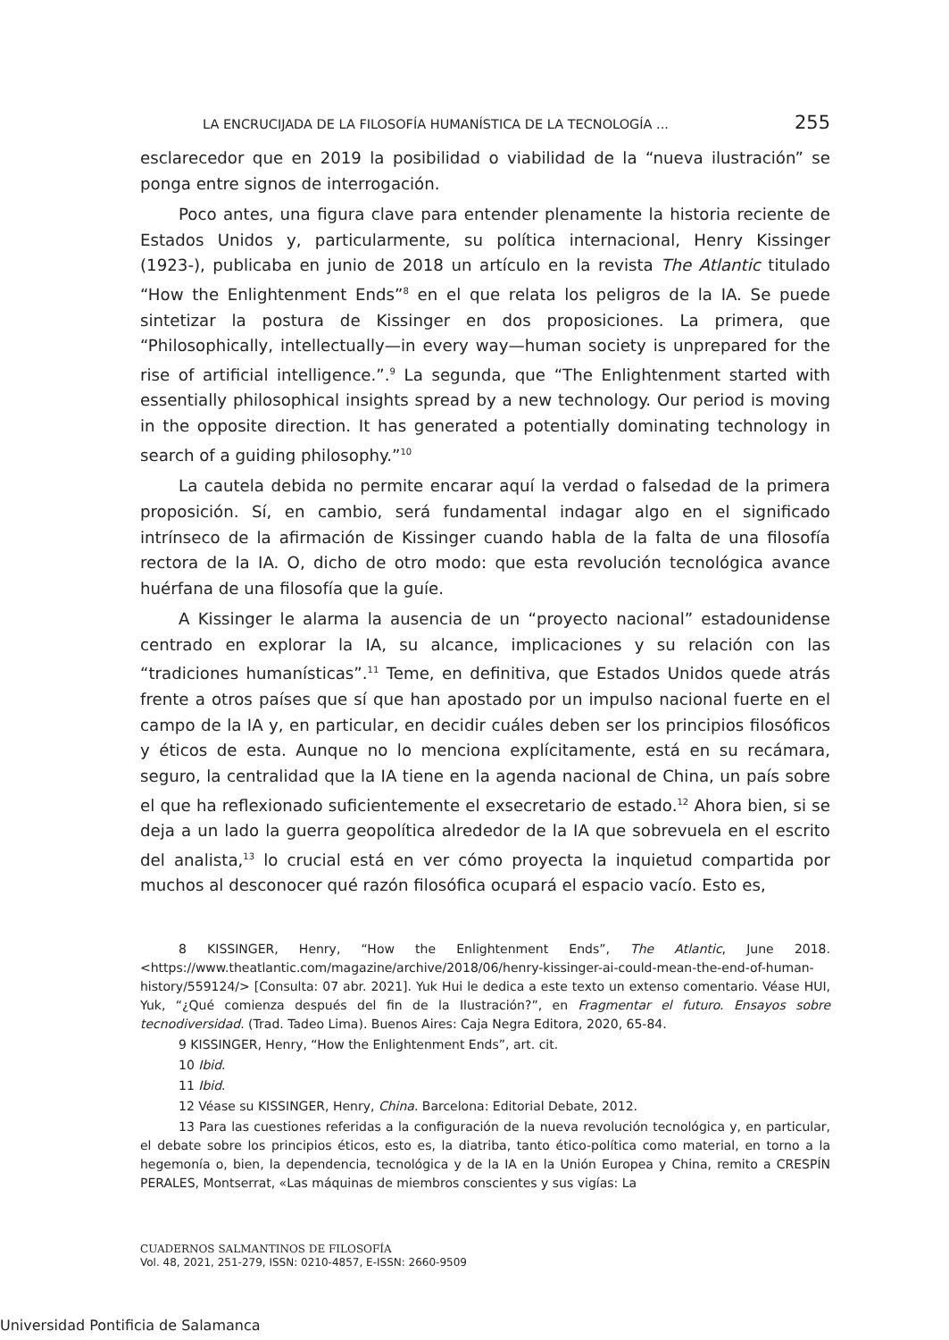LA ENCRUCIJADA DE LA FILOSOFÍA HUMANÍSTICA DE LA TECNOLOGÍA ... 255
esclarecedor que en 2019 la posibilidad o viabilidad de la “nueva ilustración” se ponga entre signos de interrogación.
Poco antes, una figura clave para entender plenamente la historia reciente de Estados Unidos y, particularmente, su política internacional, Henry Kissinger (1923-), publicaba en junio de 2018 un artículo en la revista The Atlantic titulado “How the Enlightenment Ends”<sup>8</sup> en el que relata los peligros de la IA. Se puede sintetizar la postura de Kissinger en dos proposiciones. La primera, que “Philosophically, intellectually—in every way—human society is unprepared for the rise of artificial intelligence.”.<sup>9</sup> La segunda, que “The Enlightenment started with essentially philosophical insights spread by a new technology. Our period is moving in the opposite direction. It has generated a potentially dominating technology in search of a guiding philosophy.”<sup>10</sup>
La cautela debida no permite encarar aquí la verdad o falsedad de la primera proposición. Sí, en cambio, será fundamental indagar algo en el significado intrínseco de la afirmación de Kissinger cuando habla de la falta de una filosofía rectora de la IA. O, dicho de otro modo: que esta revolución tecnológica avance huérfana de una filosofía que la guíe.
A Kissinger le alarma la ausencia de un “proyecto nacional” estadounidense centrado en explorar la IA, su alcance, implicaciones y su relación con las “tradiciones humanísticas”.<sup>11</sup> Teme, en definitiva, que Estados Unidos quede atrás frente a otros países que sí que han apostado por un impulso nacional fuerte en el campo de la IA y, en particular, en decidir cuáles deben ser los principios filosóficos y éticos de esta. Aunque no lo menciona explícitamente, está en su recámara, seguro, la centralidad que la IA tiene en la agenda nacional de China, un país sobre el que ha reflexionado suficientemente el exsecretario de estado.<sup>12</sup> Ahora bien, si se deja a un lado la guerra geopolítica alrededor de la IA que sobrevuela en el escrito del analista,<sup>13</sup> lo crucial está en ver cómo proyecta la inquietud compartida por muchos al desconocer qué razón filosófica ocupará el espacio vacío. Esto es,
8 KISSINGER, Henry, “How the Enlightenment Ends”, The Atlantic, June 2018. <https://www.theatlantic.com/magazine/archive/2018/06/henry-kissinger-ai-could-mean-the-end-of-human-history/559124/> [Consulta: 07 abr. 2021]. Yuk Hui le dedica a este texto un extenso comentario. Véase HUI, Yuk, “¿Qué comienza después del fin de la Ilustración?”, en Fragmentar el futuro. Ensayos sobre tecnodiversidad. (Trad. Tadeo Lima). Buenos Aires: Caja Negra Editora, 2020, 65-84.
9 KISSINGER, Henry, “How the Enlightenment Ends”, art. cit.
10 Ibid.
11 Ibid.
12 Véase su KISSINGER, Henry, China. Barcelona: Editorial Debate, 2012.
13 Para las cuestiones referidas a la configuración de la nueva revolución tecnológica y, en particular, el debate sobre los principios éticos, esto es, la diatriba, tanto ético-política como material, en torno a la hegemonía o, bien, la dependencia, tecnológica y de la IA en la Unión Europea y China, remito a CRESPÍN PERALES, Montserrat, «Las máquinas de miembros conscientes y sus vigías: La
CUADERNOS SALMANTINOS DE FILOSOFÍA
Vol. 48, 2021, 251-279, ISSN: 0210-4857, E-ISSN: 2660-9509
Universidad Pontificia de Salamanca